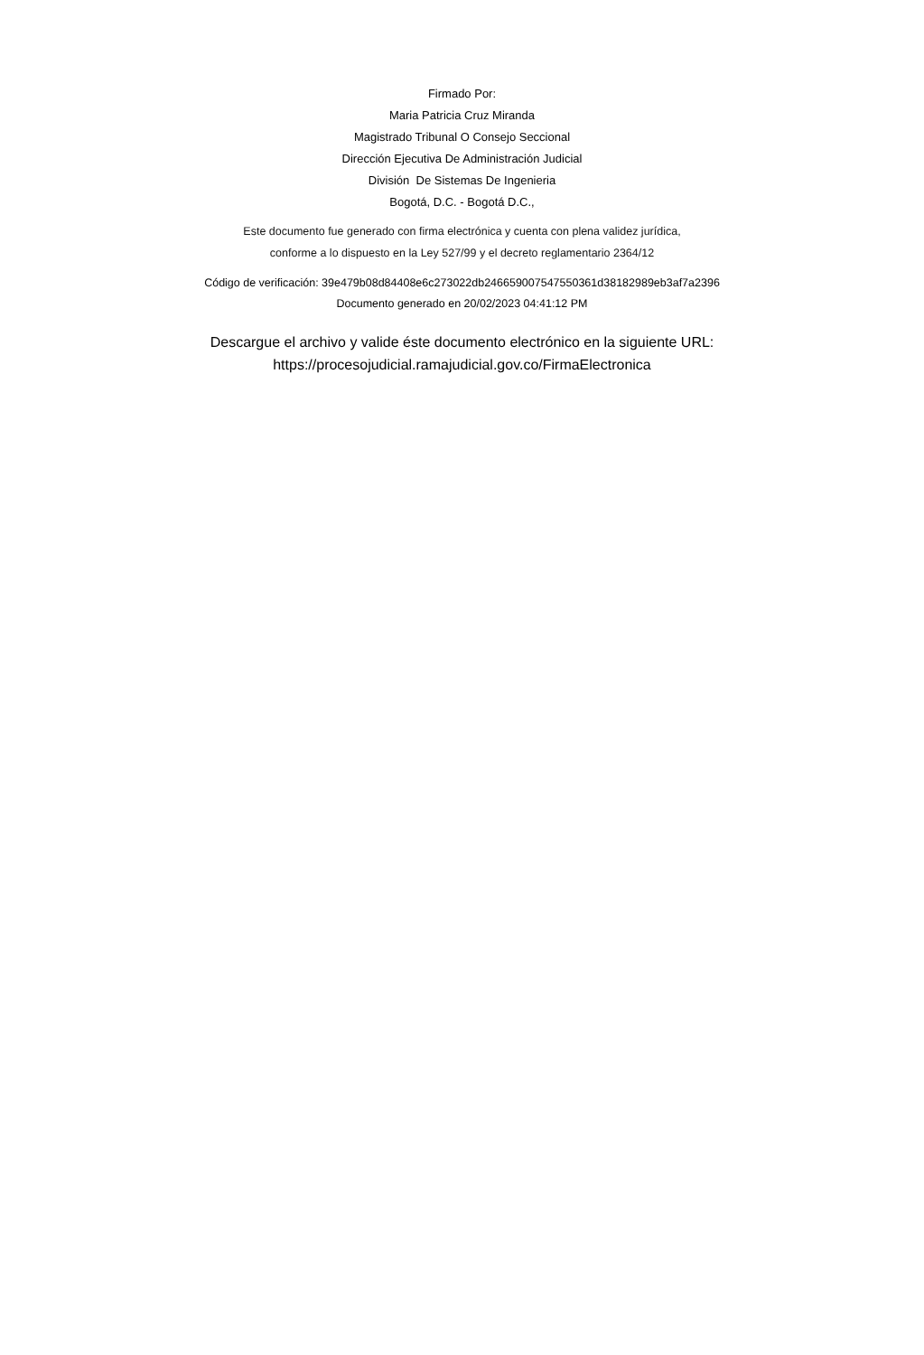Firmado Por:
Maria Patricia Cruz Miranda
Magistrado Tribunal O Consejo Seccional
Dirección Ejecutiva De Administración Judicial
División De Sistemas De Ingenieria
Bogotá, D.C. - Bogotá D.C.,
Este documento fue generado con firma electrónica y cuenta con plena validez jurídica,
conforme a lo dispuesto en la Ley 527/99 y el decreto reglamentario 2364/12
Código de verificación: 39e479b08d84408e6c273022db246659007547550361d38182989eb3af7a2396
Documento generado en 20/02/2023 04:41:12 PM
Descargue el archivo y valide éste documento electrónico en la siguiente URL:
https://procesojudicial.ramajudicial.gov.co/FirmaElectronica